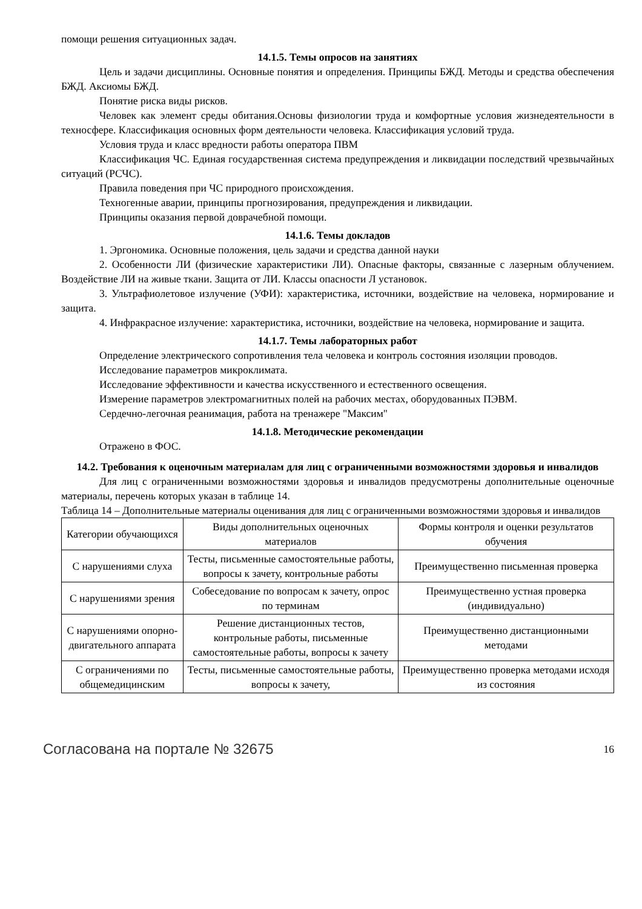помощи решения ситуационных задач.
14.1.5. Темы опросов на занятиях
Цель и задачи дисциплины. Основные понятия и определения. Принципы БЖД. Методы и средства обеспечения БЖД. Аксиомы БЖД.
Понятие риска виды рисков.
Человек как элемент среды обитания.Основы физиологии труда и комфортные условия жизнедеятельности в техносфере. Классификация основных форм деятельности человека. Классификация условий труда.
Условия труда и класс вредности работы оператора ПВМ
Классификация ЧС. Единая государственная система предупреждения и ликвидации последствий чрезвычайных ситуаций (РСЧС).
Правила поведения при ЧС природного происхождения.
Техногенные аварии, принципы прогнозирования, предупреждения и ликвидации.
Принципы оказания первой доврачебной помощи.
14.1.6. Темы докладов
1. Эргономика. Основные положения, цель задачи и средства данной науки
2. Особенности ЛИ (физические характеристики ЛИ). Опасные факторы, связанные с лазерным облучением. Воздействие ЛИ на живые ткани. Защита от ЛИ. Классы опасности Л установок.
3. Ультрафиолетовое излучение (УФИ): характеристика, источники, воздействие на человека, нормирование и защита.
4. Инфракрасное излучение: характеристика, источники, воздействие на человека, нормирование и защита.
14.1.7. Темы лабораторных работ
Определение электрического сопротивления тела человека и контроль состояния изоляции проводов.
Исследование параметров микроклимата.
Исследование эффективности и качества искусственного и естественного освещения.
Измерение параметров электромагнитных полей на рабочих местах, оборудованных ПЭВМ.
Сердечно-легочная реанимация, работа на тренажере "Максим"
14.1.8. Методические рекомендации
Отражено в ФОС.
14.2. Требования к оценочным материалам для лиц с ограниченными возможностями здоровья и инвалидов
Для лиц с ограниченными возможностями здоровья и инвалидов предусмотрены дополнительные оценочные материалы, перечень которых указан в таблице 14.
Таблица 14 – Дополнительные материалы оценивания для лиц с ограниченными возможностями здоровья и инвалидов
| Категории обучающихся | Виды дополнительных оценочных материалов | Формы контроля и оценки результатов обучения |
| С нарушениями слуха | Тесты, письменные самостоятельные работы, вопросы к зачету, контрольные работы | Преимущественно письменная проверка |
| С нарушениями зрения | Собеседование по вопросам к зачету, опрос по терминам | Преимущественно устная проверка (индивидуально) |
| С нарушениями опорно-двигательного аппарата | Решение дистанционных тестов, контрольные работы, письменные самостоятельные работы, вопросы к зачету | Преимущественно дистанционными методами |
| С ограничениями по общемедицинским | Тесты, письменные самостоятельные работы, вопросы к зачету, | Преимущественно проверка методами исходя из состояния |
Согласована на портале № 32675 16